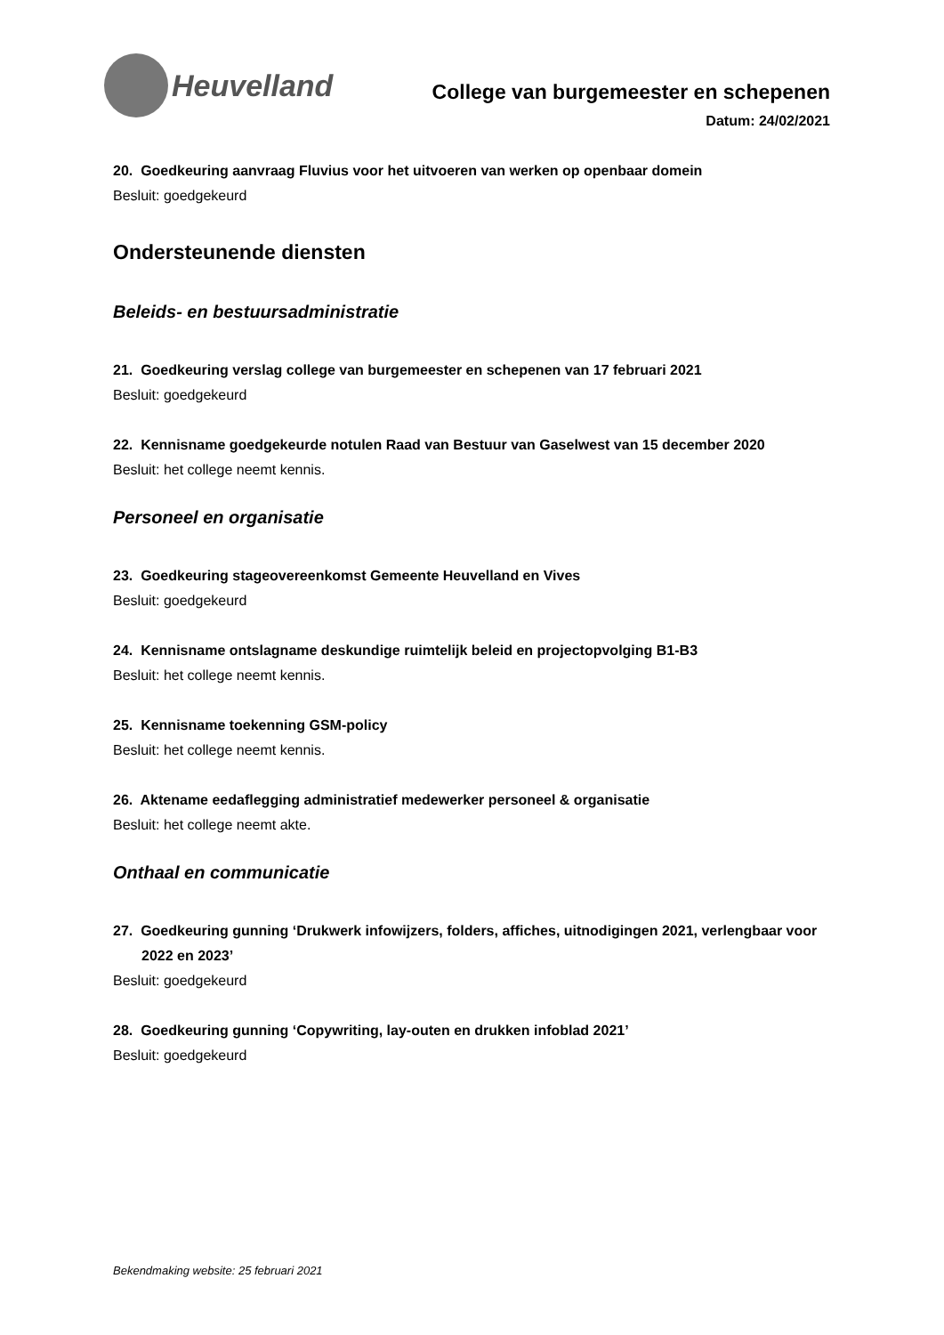Heuvelland
College van burgemeester en schepenen
Datum: 24/02/2021
20. Goedkeuring aanvraag Fluvius voor het uitvoeren van werken op openbaar domein
Besluit: goedgekeurd
Ondersteunende diensten
Beleids- en bestuursadministratie
21. Goedkeuring verslag college van burgemeester en schepenen van 17 februari 2021
Besluit: goedgekeurd
22. Kennisname goedgekeurde notulen Raad van Bestuur van Gaselwest van 15 december 2020
Besluit: het college neemt kennis.
Personeel en organisatie
23. Goedkeuring stageovereenkomst Gemeente Heuvelland en Vives
Besluit: goedgekeurd
24. Kennisname ontslagname deskundige ruimtelijk beleid en projectopvolging B1-B3
Besluit: het college neemt kennis.
25. Kennisname toekenning GSM-policy
Besluit: het college neemt kennis.
26. Aktename eedaflegging administratief medewerker personeel & organisatie
Besluit: het college neemt akte.
Onthaal en communicatie
27. Goedkeuring gunning ‘Drukwerk infowijzers, folders, affiches, uitnodigingen 2021, verlengbaar voor 2022 en 2023’
Besluit: goedgekeurd
28. Goedkeuring gunning ‘Copywriting, lay-outen en drukken infoblad 2021’
Besluit: goedgekeurd
Bekendmaking website: 25 februari 2021